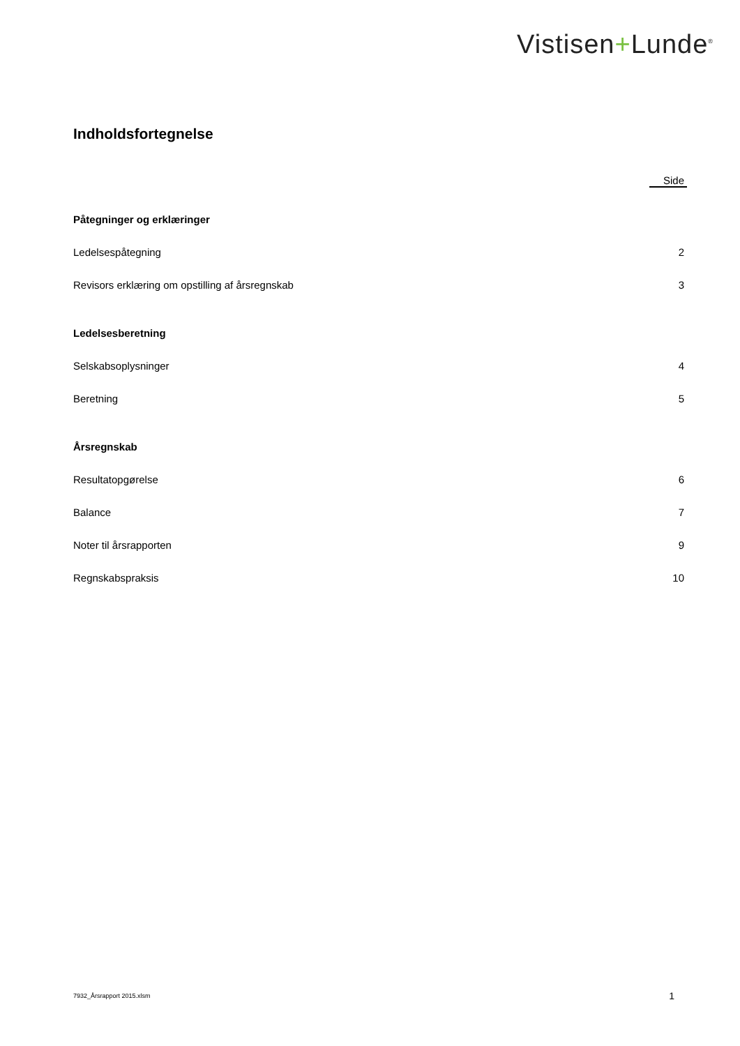Vistisen+Lunde<sup>®</sup>
Indholdsfortegnelse
Side
Påtegninger og erklæringer
Ledelsespåtegning 2
Revisors erklæring om opstilling af årsregnskab 3
Ledelsesberetning
Selskabsoplysninger 4
Beretning 5
Årsregnskab
Resultatopgørelse 6
Balance 7
Noter til årsrapporten 9
Regnskabspraksis 10
7932_Årsrapport 2015.xlsm 1